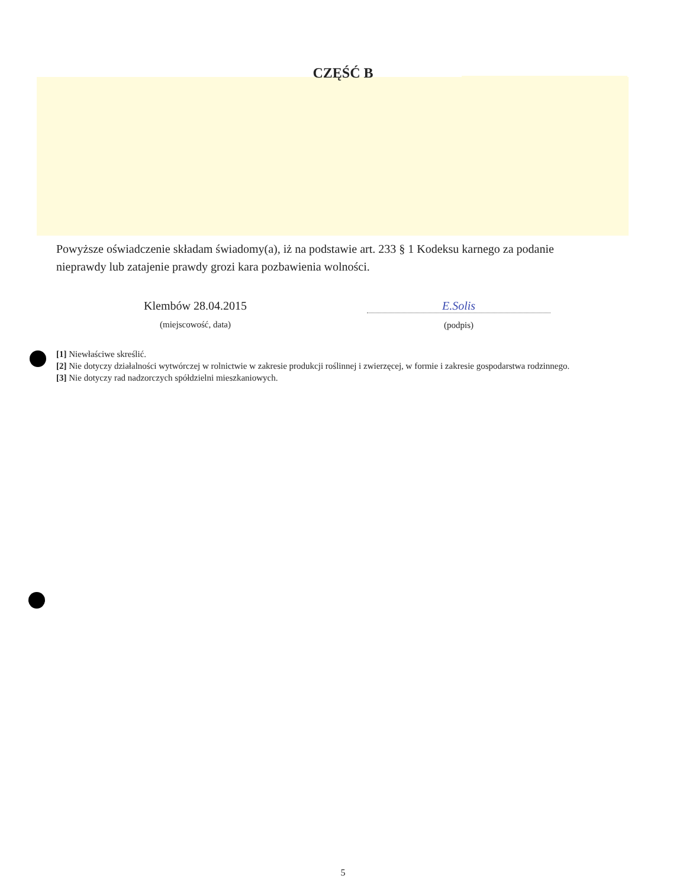CZĘŚĆ B
Powyższe oświadczenie składam świadomy(a), iż na podstawie art. 233 § 1 Kodeksu karnego za podanie nieprawdy lub zatajenie prawdy grozi kara pozbawienia wolności.
Klembów 28.04.2015
(miejscowość, data)
E.Solis
(podpis)
[1] Niewłaściwe skreślić.
[2] Nie dotyczy działalności wytwórczej w rolnictwie w zakresie produkcji roślinnej i zwierzęcej, w formie i zakresie gospodarstwa rodzinnego.
[3] Nie dotyczy rad nadzorczych spółdzielni mieszkaniowych.
5